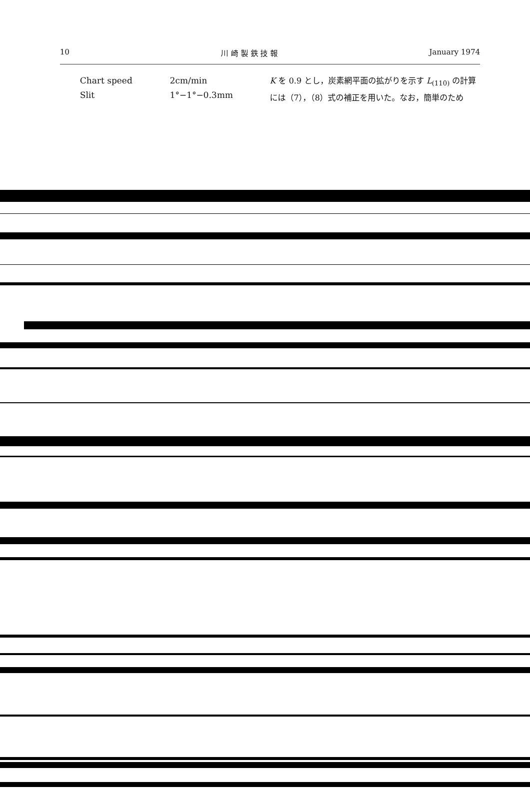10 川 崎 製 鉄 技 報 January 1974
Chart speed 2cm/min
Slit 1°−1°−0.3mm
K を 0.9 とし，炭素網平面の拡がりを示す L<sub>(110)</sub> の計算には（7），（8）式の補正を用いた。なお，簡単のため